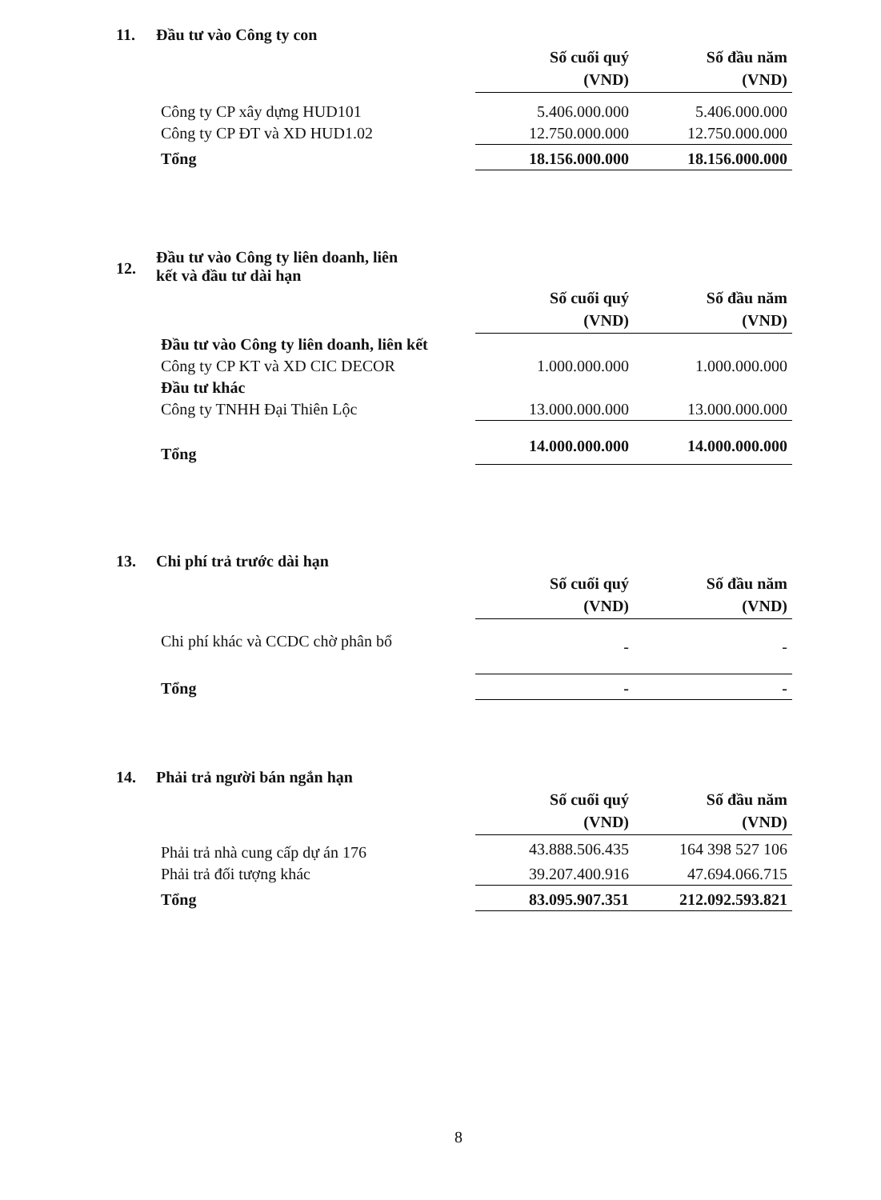11. Đầu tư vào Công ty con
| | Số cuối quý (VND) | Số đầu năm (VND) |
| Công ty CP xây dựng HUD101 | 5.406.000.000 | 5.406.000.000 |
| Công ty CP ĐT và XD HUD1.02 | 12.750.000.000 | 12.750.000.000 |
| Tổng | 18.156.000.000 | 18.156.000.000 |
12. Đầu tư vào Công ty liên doanh, liên
kết và đầu tư dài hạn
| | Số cuối quý (VND) | Số đầu năm (VND) |
| Đầu tư vào Công ty liên doanh, liên kết | | |
| Công ty CP KT và XD CIC DECOR | 1.000.000.000 | 1.000.000.000 |
| Đầu tư khác | | |
| Công ty TNHH Đại Thiên Lộc | 13.000.000.000 | 13.000.000.000 |
| Tổng | 14.000.000.000 | 14.000.000.000 |
13. Chi phí trả trước dài hạn
| | Số cuối quý (VND) | Số đầu năm (VND) |
| Chi phí khác và CCDC chờ phân bổ | - | - |
| Tổng | - | - |
14. Phải trả người bán ngắn hạn
| | Số cuối quý (VND) | Số đầu năm (VND) |
| Phải trả nhà cung cấp dự án 176 | 43.888.506.435 | 164 398 527 106 |
| Phải trả đối tượng khác | 39.207.400.916 | 47.694.066.715 |
| Tổng | 83.095.907.351 | 212.092.593.821 |
8